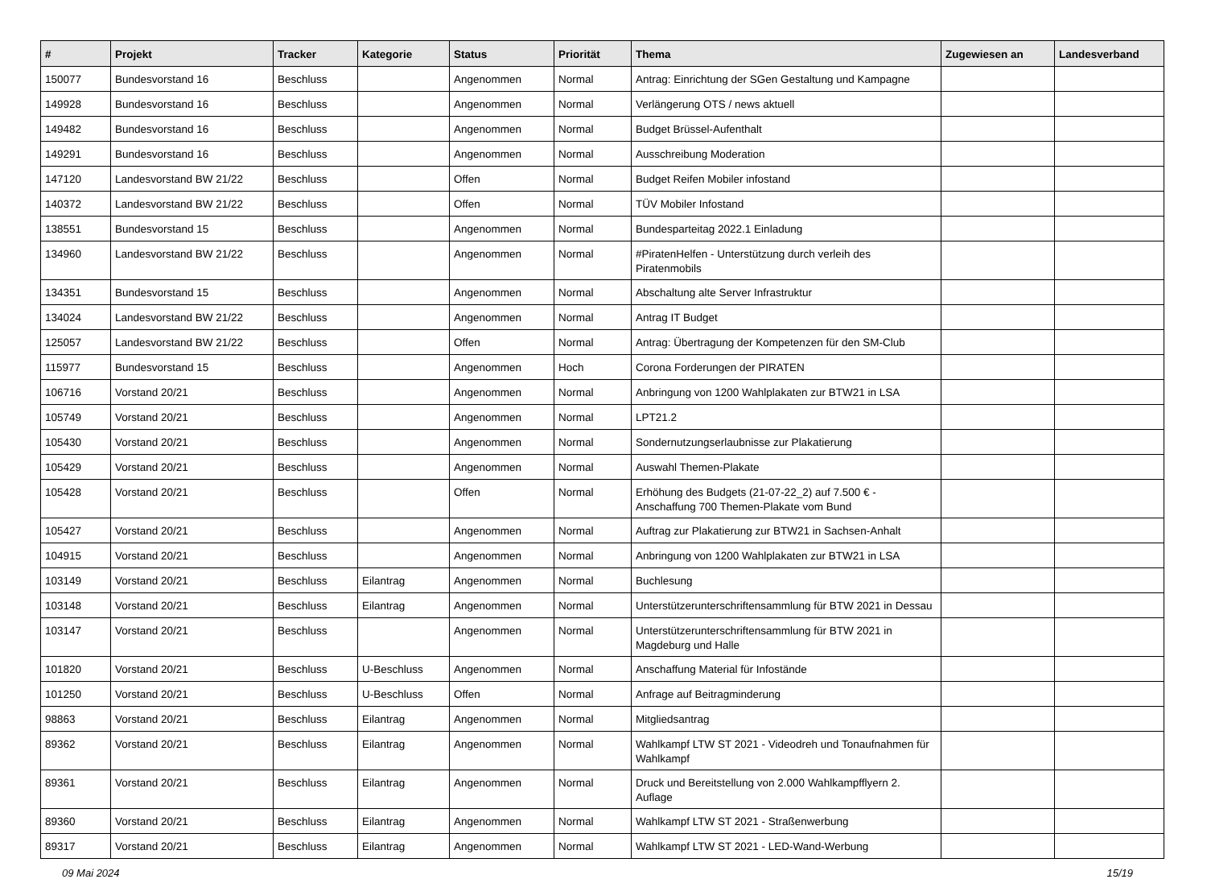| # | Projekt | Tracker | Kategorie | Status | Priorität | Thema | Zugewiesen an | Landesverband |
| --- | --- | --- | --- | --- | --- | --- | --- | --- |
| 150077 | Bundesvorstand 16 | Beschluss | | Angenommen | Normal | Antrag: Einrichtung der SGen Gestaltung und Kampagne | | |
| 149928 | Bundesvorstand 16 | Beschluss | | Angenommen | Normal | Verlängerung OTS / news aktuell | | |
| 149482 | Bundesvorstand 16 | Beschluss | | Angenommen | Normal | Budget Brüssel-Aufenthalt | | |
| 149291 | Bundesvorstand 16 | Beschluss | | Angenommen | Normal | Ausschreibung Moderation | | |
| 147120 | Landesvorstand BW 21/22 | Beschluss | | Offen | Normal | Budget Reifen Mobiler infostand | | |
| 140372 | Landesvorstand BW 21/22 | Beschluss | | Offen | Normal | TÜV Mobiler Infostand | | |
| 138551 | Bundesvorstand 15 | Beschluss | | Angenommen | Normal | Bundesparteitag 2022.1 Einladung | | |
| 134960 | Landesvorstand BW 21/22 | Beschluss | | Angenommen | Normal | #PiratenHelfen - Unterstützung durch verleih des Piratenmobils | | |
| 134351 | Bundesvorstand 15 | Beschluss | | Angenommen | Normal | Abschaltung alte Server Infrastruktur | | |
| 134024 | Landesvorstand BW 21/22 | Beschluss | | Angenommen | Normal | Antrag IT Budget | | |
| 125057 | Landesvorstand BW 21/22 | Beschluss | | Offen | Normal | Antrag: Übertragung der Kompetenzen für den SM-Club | | |
| 115977 | Bundesvorstand 15 | Beschluss | | Angenommen | Hoch | Corona Forderungen der PIRATEN | | |
| 106716 | Vorstand 20/21 | Beschluss | | Angenommen | Normal | Anbringung von 1200 Wahlplakaten zur BTW21 in LSA | | |
| 105749 | Vorstand 20/21 | Beschluss | | Angenommen | Normal | LPT21.2 | | |
| 105430 | Vorstand 20/21 | Beschluss | | Angenommen | Normal | Sondernutzungserlaubnisse zur Plakatierung | | |
| 105429 | Vorstand 20/21 | Beschluss | | Angenommen | Normal | Auswahl Themen-Plakate | | |
| 105428 | Vorstand 20/21 | Beschluss | | Offen | Normal | Erhöhung des Budgets (21-07-22_2) auf 7.500 € - Anschaffung 700 Themen-Plakate vom Bund | | |
| 105427 | Vorstand 20/21 | Beschluss | | Angenommen | Normal | Auftrag zur Plakatierung zur BTW21 in Sachsen-Anhalt | | |
| 104915 | Vorstand 20/21 | Beschluss | | Angenommen | Normal | Anbringung von 1200 Wahlplakaten zur BTW21 in LSA | | |
| 103149 | Vorstand 20/21 | Beschluss | Eilantrag | Angenommen | Normal | Buchlesung | | |
| 103148 | Vorstand 20/21 | Beschluss | Eilantrag | Angenommen | Normal | Unterstützerunterschriftensammlung für BTW 2021 in Dessau | | |
| 103147 | Vorstand 20/21 | Beschluss | | Angenommen | Normal | Unterstützerunterschriftensammlung für BTW 2021 in Magdeburg und Halle | | |
| 101820 | Vorstand 20/21 | Beschluss | U-Beschluss | Angenommen | Normal | Anschaffung Material für Infostände | | |
| 101250 | Vorstand 20/21 | Beschluss | U-Beschluss | Offen | Normal | Anfrage auf Beitragminderung | | |
| 98863 | Vorstand 20/21 | Beschluss | Eilantrag | Angenommen | Normal | Mitgliedsantrag | | |
| 89362 | Vorstand 20/21 | Beschluss | Eilantrag | Angenommen | Normal | Wahlkampf LTW ST 2021 - Videodreh und Tonaufnahmen für Wahlkampf | | |
| 89361 | Vorstand 20/21 | Beschluss | Eilantrag | Angenommen | Normal | Druck und Bereitstellung von 2.000 Wahlkampfflyern 2. Auflage | | |
| 89360 | Vorstand 20/21 | Beschluss | Eilantrag | Angenommen | Normal | Wahlkampf LTW ST 2021 - Straßenwerbung | | |
| 89317 | Vorstand 20/21 | Beschluss | Eilantrag | Angenommen | Normal | Wahlkampf LTW ST 2021 - LED-Wand-Werbung | | |
09 Mai 2024 15/19